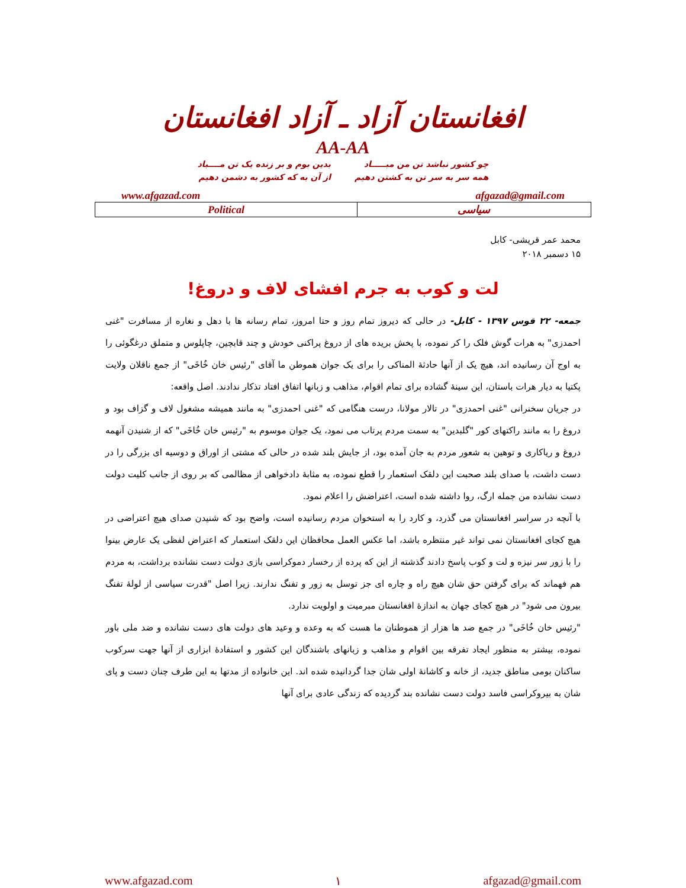افغانستان آزاد ـ آزاد افغانستان
AA-AA
چو کشور نباشد تن من مبـــــاد
همه سر به سر تن به کشتن دهیم
بدین بوم و بر زنده یک تن مــــباد
از آن به که کشور به دشمن دهیم
www.afgazad.com afgazad@gmail.com
| Political | سیاسی |
محمد عمر قریشی- کابل
۱۵ دسمبر ۲۰۱۸
لت و کوب به جرم افشای لاف و دروغ!
جمعه- ۲۲ قوس ۱۳۹۷ - کابل- در حالی که دیروز تمام روز و حتا امروز، تمام رسانه ها با دهل و نغاره از مسافرت "غنی احمدزی" به هرات گوش فلک را کر نموده، با پخش بریده های از دروغ پراکنی خودش و چند قابچین، چاپلوس و متملق درغگوئی را به اوج آن رسانیده اند، هیچ یک از آنها حادثهٔ المناکی را برای یک جوان هموطن ما آقای "رئیس خان خُاخَی" از جمع ناقلان ولایت پکتیا به دیار هرات باستان، این سینهٔ گشاده برای تمام اقوام، مذاهب و زبانها اتفاق افتاد تذکار ندادند. اصل واقعه:
در جریان سخنرانی "غنی احمدزی" در تالار مولانا، درست هنگامی که "غنی احمدزی" به مانند همیشه مشغول لاف و گزاف بود و دروغ را به مانند راکتهای کور "گلبدین" به سمت مردم پرتاب می نمود، یک جوان موسوم به "رئیس خان خُاخَی" که از شنیدن آنهمه دروغ و ریاکاری و توهین به شعور مردم به جان آمده بود، از جایش بلند شده در حالی که مشتی از اوراق و دوسیه ای بزرگی را در دست داشت، با صدای بلند صحبت این دلقک استعمار را قطع نموده، به مثابهٔ دادخواهی از مظالمی که بر روی از جانب کلیت دولت دست نشانده من جمله ارگ، روا داشته شده است، اعتراضش را اعلام نمود.
با آنچه در سراسر افغانستان می گذرد، و کارد را به استخوان مردم رسانیده است، واضح بود که شنیدن صدای هیچ اعتراضی در هیچ کجای افغانستان نمی تواند غیر منتظره باشد، اما عکس العمل محافظان این دلقک استعمار که اعتراض لفظی یک عارض بینوا را با زور سر نیزه و لت و کوب پاسخ دادند گذشته از این که پرده از رخسار دموکراسی بازی دولت دست نشانده برداشت، به مردم هم فهماند که برای گرفتن حق شان هیچ راه و چاره ای جز توسل به زور و تفنگ ندارند. زیرا اصل "قدرت سیاسی از لولهٔ تفنگ بیرون می شود" در هیچ کجای جهان به اندازهٔ افغانستان مبرمیت و اولویت ندارد.
"رئیس خان خُاخَی" در جمع صد ها هزار از هموطنان ما هست که به وعده و وعید های دولت های دست نشانده و ضد ملی باور نموده، بیشتر به منظور ایجاد تفرقه بین اقوام و مذاهب و زبانهای باشندگان این کشور و استفادهٔ ابزاری از آنها جهت سرکوب ساکنان بومی مناطق جدید، از خانه و کاشانهٔ اولی شان جدا گردانیده شده اند. این خانواده از مدتها به این طرف چنان دست و پای شان به بیروکراسی فاسد دولت دست نشانده بند گردیده که زندگی عادی برای آنها
www.afgazad.com ۱ afgazad@gmail.com